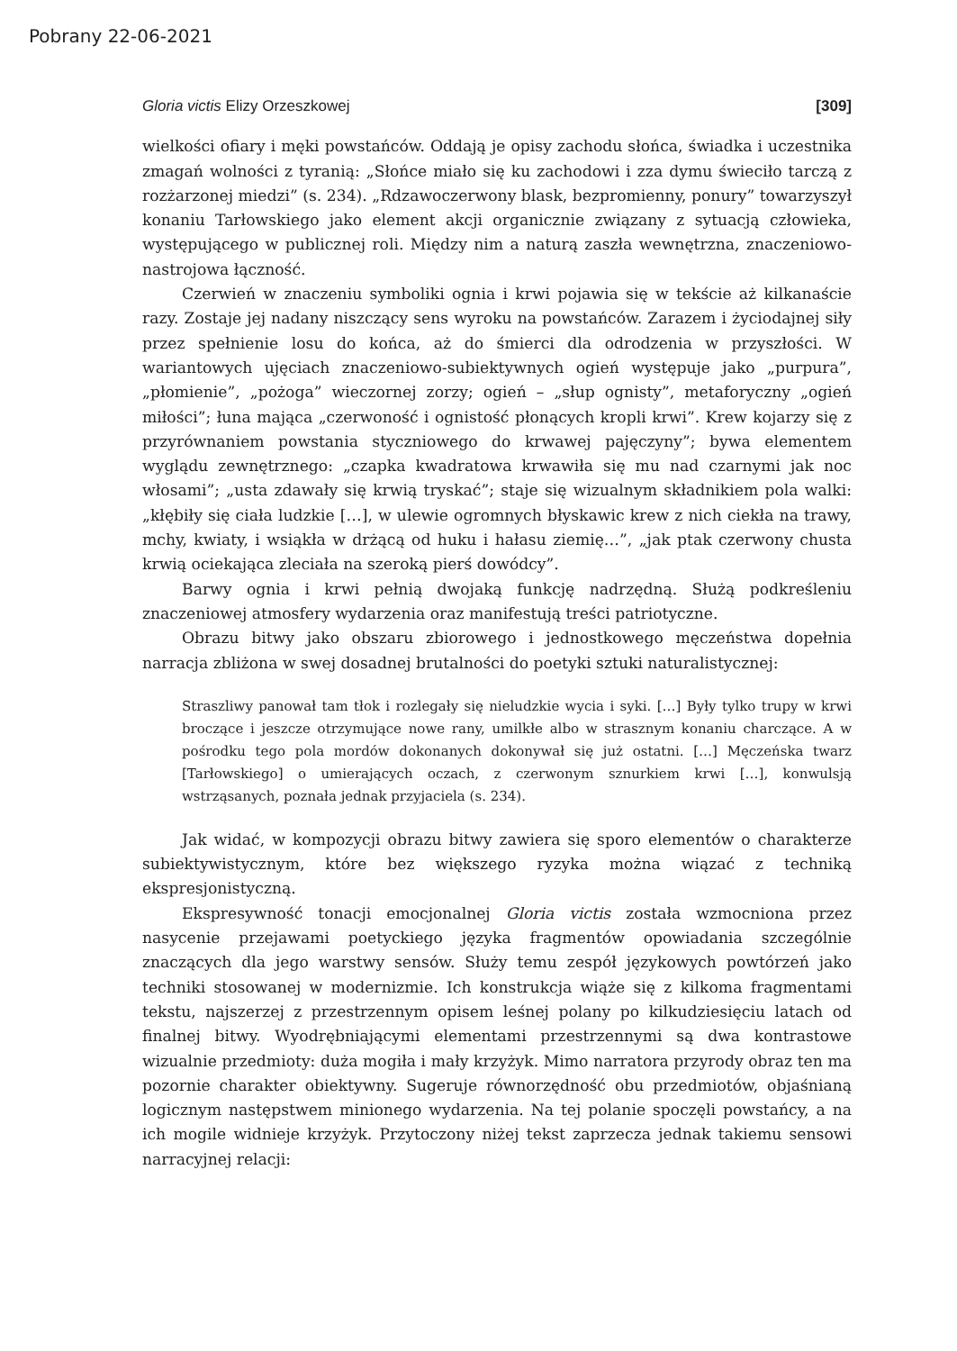Pobrany 22-06-2021
Gloria victis Elizy Orzeszkowej [309]
wielkości ofiary i męki powstańców. Oddają je opisy zachodu słońca, świadka i uczestnika zmagań wolności z tyranią: „Słońce miało się ku zachodowi i zza dymu świeciło tarczą z rozżarzonej miedzi” (s. 234). „Rdzawoczerwony blask, bezpromienny, ponury” towarzyszył konaniu Tarłowskiego jako element akcji organicznie związany z sytuacją człowieka, występującego w publicznej roli. Między nim a naturą zaszła wewnętrzna, znaczeniowo-nastrojowa łączność.
Czerwień w znaczeniu symboliki ognia i krwi pojawia się w tekście aż kilkanaście razy. Zostaje jej nadany niszczący sens wyroku na powstańców. Zarazem i życiodajnej siły przez spełnienie losu do końca, aż do śmierci dla odrodzenia w przyszłości. W wariantowych ujęciach znaczeniowo-subiektywnych ogień występuje jako „purpura”, „płomienie”, „pożoga” wieczornej zorzy; ogień – „słup ognisty”, metaforyczny „ogień miłości”; łuna mająca „czerwoność i ognistość płonących kropli krwi”. Krew kojarzy się z przyrównaniem powstania styczniowego do krwawej pajęczyny”; bywa elementem wyglądu zewnętrznego: „czapka kwadratowa krwawiła się mu nad czarnymi jak noc włosami”; „usta zdawały się krwią tryskać”; staje się wizualnym składnikiem pola walki: „kłębiły się ciała ludzkie […], w ulewie ogromnych błyskawic krew z nich ciekła na trawy, mchy, kwiaty, i wsiąkła w drżącą od huku i hałasu ziemię…”, „jak ptak czerwony chusta krwią ociekająca zleciała na szeroką pierś dowódcy”.
Barwy ognia i krwi pełnią dwojaką funkcję nadrzędną. Służą podkreśleniu znaczeniowej atmosfery wydarzenia oraz manifestują treści patriotyczne.
Obrazu bitwy jako obszaru zbiorowego i jednostkowego męczeństwa dopełnia narracja zbliżona w swej dosadnej brutalności do poetyki sztuki naturalistycznej:
Straszliwy panował tam tłok i rozlegały się nieludzkie wycia i syki. […] Były tylko trupy w krwi broczące i jeszcze otrzymujące nowe rany, umilkłe albo w strasznym konaniu charczące. A w pośrodku tego pola mordów dokonanych dokonywał się już ostatni. […] Męczeńska twarz [Tarłowskiego] o umierających oczach, z czerwonym sznurkiem krwi […], konwulsją wstrząsanych, poznała jednak przyjaciela (s. 234).
Jak widać, w kompozycji obrazu bitwy zawiera się sporo elementów o charakterze subiektywistycznym, które bez większego ryzyka można wiązać z techniką ekspresjonistyczną.
Ekspresywność tonacji emocjonalnej Gloria victis została wzmocniona przez nasycenie przejawami poetyckiego języka fragmentów opowiadania szczególnie znaczących dla jego warstwy sensów. Służy temu zespół językowych powtórzeń jako techniki stosowanej w modernizmie. Ich konstrukcja wiąże się z kilkoma fragmentami tekstu, najszerzej z przestrzennym opisem leśnej polany po kilkudziesięciu latach od finalnej bitwy. Wyodrębniającymi elementami przestrzennymi są dwa kontrastowe wizualnie przedmioty: duża mogiła i mały krzyżyk. Mimo narratora przyrody obraz ten ma pozornie charakter obiektywny. Sugeruje równorzędność obu przedmiotów, objaśnianą logicznym następstwem minionego wydarzenia. Na tej polanie spoczęli powstańcy, a na ich mogile widnieje krzyżyk. Przytoczony niżej tekst zaprzecza jednak takiemu sensowi narracyjnej relacji: